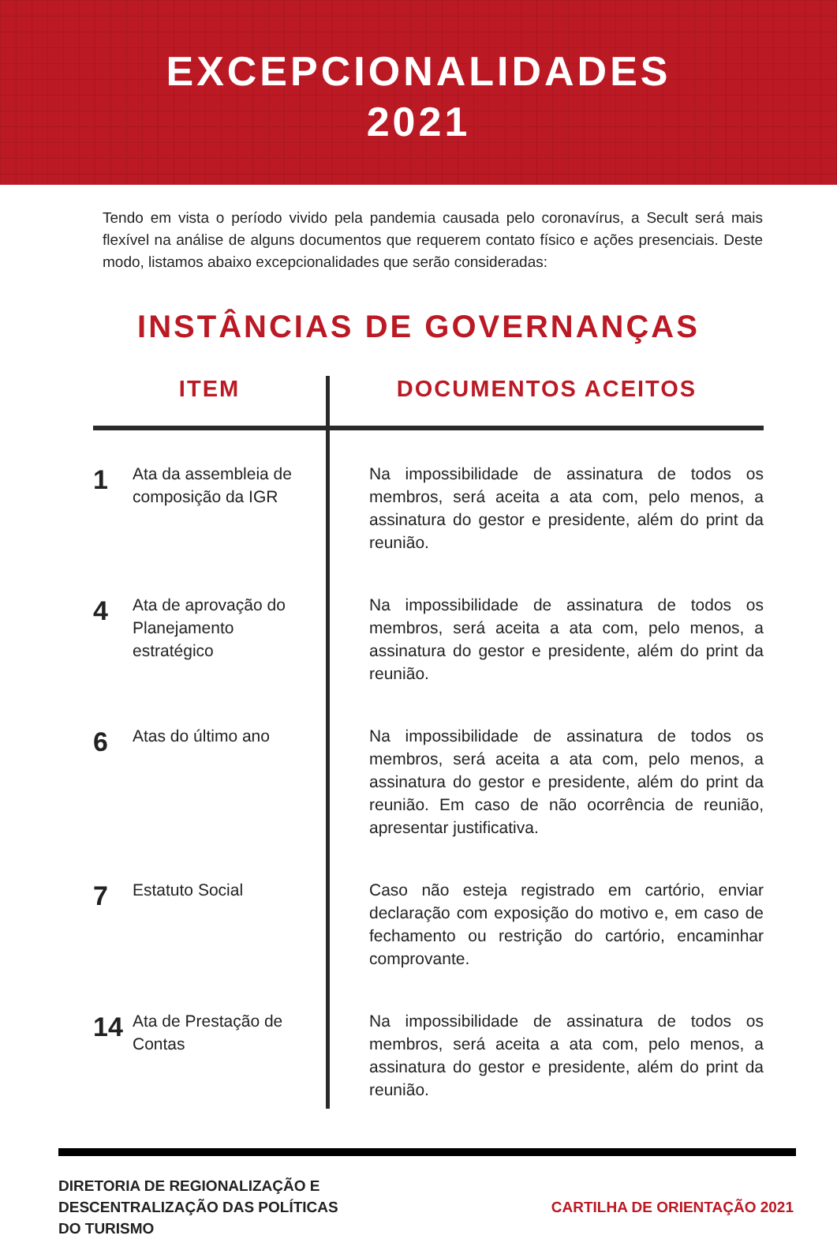EXCEPCIONALIDADES
2021
Tendo em vista o período vivido pela pandemia causada pelo coronavírus, a Secult será mais flexível na análise de alguns documentos que requerem contato físico e ações presenciais. Deste modo, listamos abaixo excepcionalidades que serão consideradas:
INSTÂNCIAS DE GOVERNANÇAS
| ITEM | | DOCUMENTOS ACEITOS |
| --- | --- | --- |
| 1 | Ata da assembleia de composição da IGR | Na impossibilidade de assinatura de todos os membros, será aceita a ata com, pelo menos, a assinatura do gestor e presidente, além do print da reunião. |
| 4 | Ata de aprovação do Planejamento estratégico | Na impossibilidade de assinatura de todos os membros, será aceita a ata com, pelo menos, a assinatura do gestor e presidente, além do print da reunião. |
| 6 | Atas do último ano | Na impossibilidade de assinatura de todos os membros, será aceita a ata com, pelo menos, a assinatura do gestor e presidente, além do print da reunião. Em caso de não ocorrência de reunião, apresentar justificativa. |
| 7 | Estatuto Social | Caso não esteja registrado em cartório, enviar declaração com exposição do motivo e, em caso de fechamento ou restrição do cartório, encaminhar comprovante. |
| 14 | Ata de Prestação de Contas | Na impossibilidade de assinatura de todos os membros, será aceita a ata com, pelo menos, a assinatura do gestor e presidente, além do print da reunião. |
DIRETORIA DE REGIONALIZAÇÃO E
DESCENTRALIZAÇÃO DAS POLÍTICAS
DO TURISMO
CARTILHA DE ORIENTAÇÃO 2021